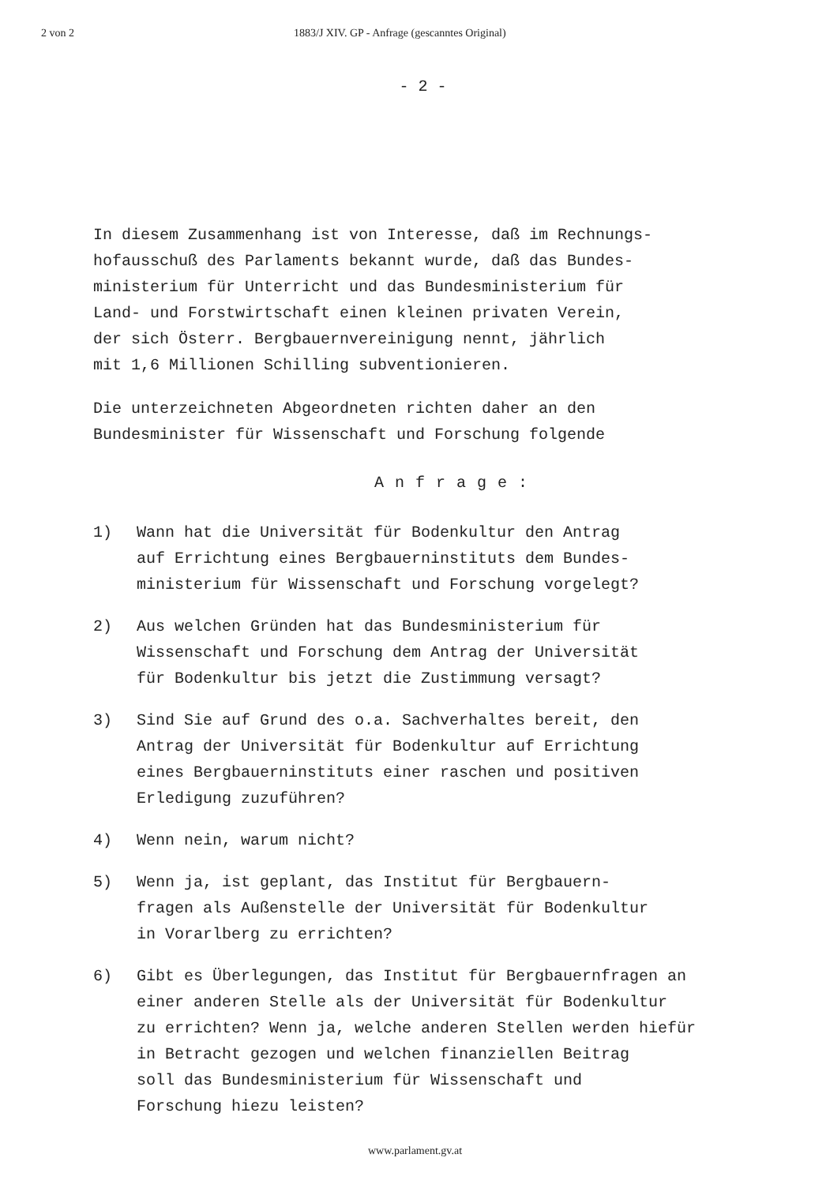2 von 2 1883/J XIV. GP - Anfrage (gescanntes Original)
- 2 -
In diesem Zusammenhang ist von Interesse, daß im Rechnungs-
hofausschuß des Parlaments bekannt wurde, daß das Bundes-
ministerium für Unterricht und das Bundesministerium für
Land- und Forstwirtschaft einen kleinen privaten Verein,
der sich Österr. Bergbauernvereinigung nennt, jährlich
mit 1,6 Millionen Schilling subventionieren.
Die unterzeichneten Abgeordneten richten daher an den
Bundesminister für Wissenschaft und Forschung folgende
Anfrage:
1) Wann hat die Universität für Bodenkultur den Antrag
auf Errichtung eines Bergbauerninstituts dem Bundes-
ministerium für Wissenschaft und Forschung vorgelegt?
2) Aus welchen Gründen hat das Bundesministerium für
Wissenschaft und Forschung dem Antrag der Universität
für Bodenkultur bis jetzt die Zustimmung versagt?
3) Sind Sie auf Grund des o.a. Sachverhaltes bereit, den
Antrag der Universität für Bodenkultur auf Errichtung
eines Bergbauerninstituts einer raschen und positiven
Erledigung zuzuführen?
4) Wenn nein, warum nicht?
5) Wenn ja, ist geplant, das Institut für Bergbauern-
fragen als Außenstelle der Universität für Bodenkultur
in Vorarlberg zu errichten?
6) Gibt es Überlegungen, das Institut für Bergbauernfragen an
einer anderen Stelle als der Universität für Bodenkultur
zu errichten? Wenn ja, welche anderen Stellen werden hiefür
in Betracht gezogen und welchen finanziellen Beitrag
soll das Bundesministerium für Wissenschaft und
Forschung hiezu leisten?
www.parlament.gv.at